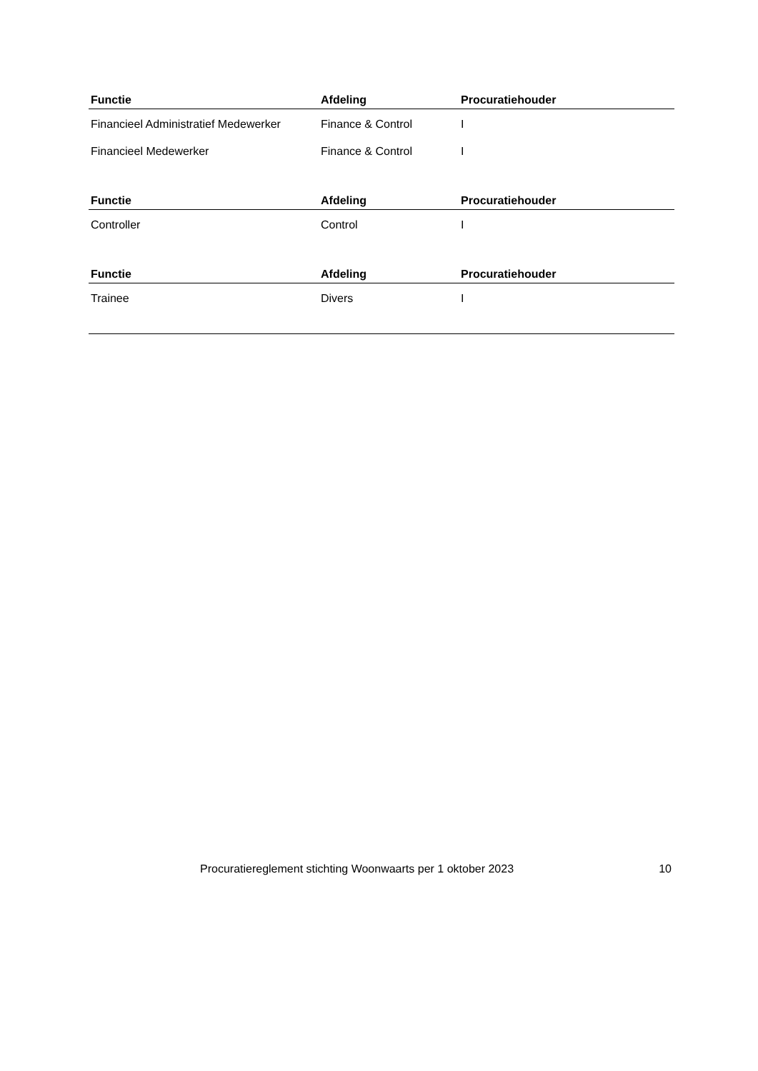| Functie | Afdeling | Procuratiehouder |
| --- | --- | --- |
| Financieel Administratief Medewerker | Finance & Control | I |
| Financieel Medewerker | Finance & Control | I |
| Functie | Afdeling | Procuratiehouder |
| --- | --- | --- |
| Controller | Control | I |
| Functie | Afdeling | Procuratiehouder |
| --- | --- | --- |
| Trainee | Divers | I |
Procuratiereglement stichting Woonwaarts per 1 oktober 2023 10